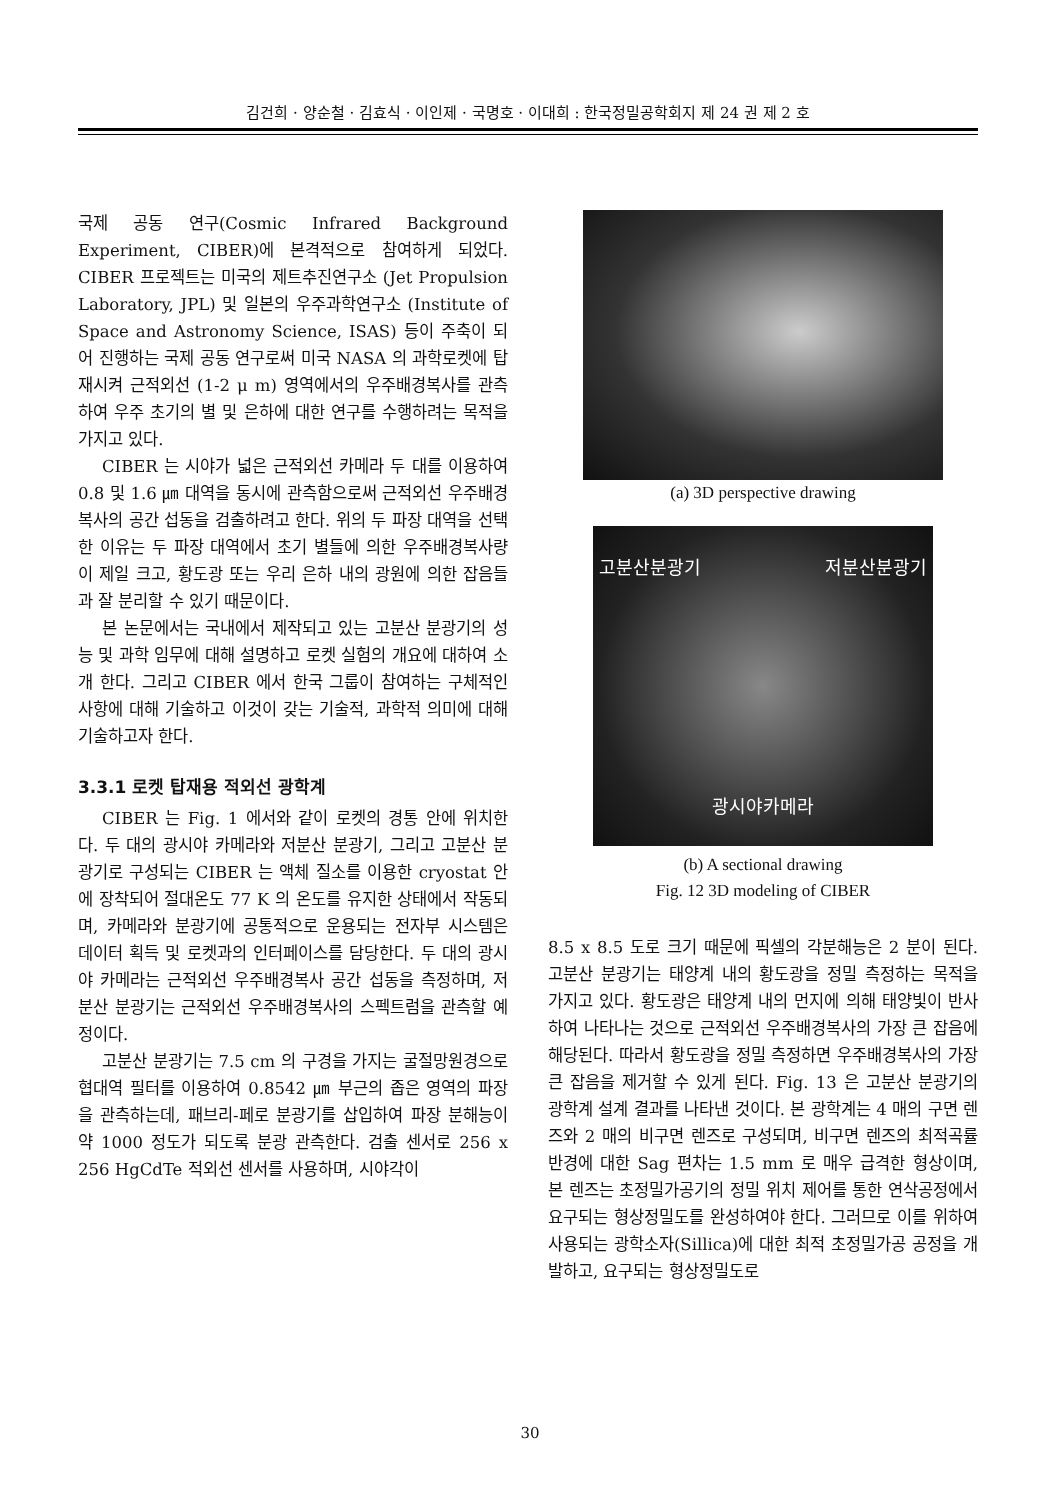김건희 · 양순철 · 김효식 · 이인제 · 국명호 · 이대희 : 한국정밀공학회지 제 24 권 제 2 호
국제 공동 연구(Cosmic Infrared Background Experiment, CIBER)에 본격적으로 참여하게 되었다. CIBER 프로젝트는 미국의 제트추진연구소 (Jet Propulsion Laboratory, JPL) 및 일본의 우주과학연구소 (Institute of Space and Astronomy Science, ISAS) 등이 주축이 되어 진행하는 국제 공동 연구로써 미국 NASA 의 과학로켓에 탑재시켜 근적외선 (1-2 μ m) 영역에서의 우주배경복사를 관측하여 우주 초기의 별 및 은하에 대한 연구를 수행하려는 목적을 가지고 있다.
CIBER 는 시야가 넓은 근적외선 카메라 두 대를 이용하여 0.8 및 1.6 ㎛ 대역을 동시에 관측함으로써 근적외선 우주배경복사의 공간 섭동을 검출하려고 한다. 위의 두 파장 대역을 선택한 이유는 두 파장 대역에서 초기 별들에 의한 우주배경복사량이 제일 크고, 황도광 또는 우리 은하 내의 광원에 의한 잡음들과 잘 분리할 수 있기 때문이다.
본 논문에서는 국내에서 제작되고 있는 고분산 분광기의 성능 및 과학 임무에 대해 설명하고 로켓 실험의 개요에 대하여 소개 한다. 그리고 CIBER 에서 한국 그룹이 참여하는 구체적인 사항에 대해 기술하고 이것이 갖는 기술적, 과학적 의미에 대해 기술하고자 한다.
3.3.1 로켓 탑재용 적외선 광학계
CIBER 는 Fig. 1 에서와 같이 로켓의 경통 안에 위치한다. 두 대의 광시야 카메라와 저분산 분광기, 그리고 고분산 분광기로 구성되는 CIBER 는 액체 질소를 이용한 cryostat 안에 장착되어 절대온도 77 K 의 온도를 유지한 상태에서 작동되며, 카메라와 분광기에 공통적으로 운용되는 전자부 시스템은 데이터 획득 및 로켓과의 인터페이스를 담당한다. 두 대의 광시야 카메라는 근적외선 우주배경복사 공간 섭동을 측정하며, 저분산 분광기는 근적외선 우주배경복사의 스펙트럼을 관측할 예정이다.
고분산 분광기는 7.5 cm 의 구경을 가지는 굴절망원경으로 협대역 필터를 이용하여 0.8542 ㎛ 부근의 좁은 영역의 파장을 관측하는데, 패브리-페로 분광기를 삽입하여 파장 분해능이 약 1000 정도가 되도록 분광 관측한다. 검출 센서로 256 x 256 HgCdTe 적외선 센서를 사용하며, 시야각이
(a) 3D perspective drawing
고분산분광기 저분산분광기
광시야카메라
(b) A sectional drawing
Fig. 12 3D modeling of CIBER
8.5 x 8.5 도로 크기 때문에 픽셀의 각분해능은 2 분이 된다. 고분산 분광기는 태양계 내의 황도광을 정밀 측정하는 목적을 가지고 있다. 황도광은 태양계 내의 먼지에 의해 태양빛이 반사하여 나타나는 것으로 근적외선 우주배경복사의 가장 큰 잡음에 해당된다. 따라서 황도광을 정밀 측정하면 우주배경복사의 가장 큰 잡음을 제거할 수 있게 된다. Fig. 13 은 고분산 분광기의 광학계 설계 결과를 나타낸 것이다. 본 광학계는 4 매의 구면 렌즈와 2 매의 비구면 렌즈로 구성되며, 비구면 렌즈의 최적곡률반경에 대한 Sag 편차는 1.5 mm 로 매우 급격한 형상이며, 본 렌즈는 초정밀가공기의 정밀 위치 제어를 통한 연삭공정에서 요구되는 형상정밀도를 완성하여야 한다. 그러므로 이를 위하여 사용되는 광학소자(Sillica)에 대한 최적 초정밀가공 공정을 개발하고, 요구되는 형상정밀도로
30